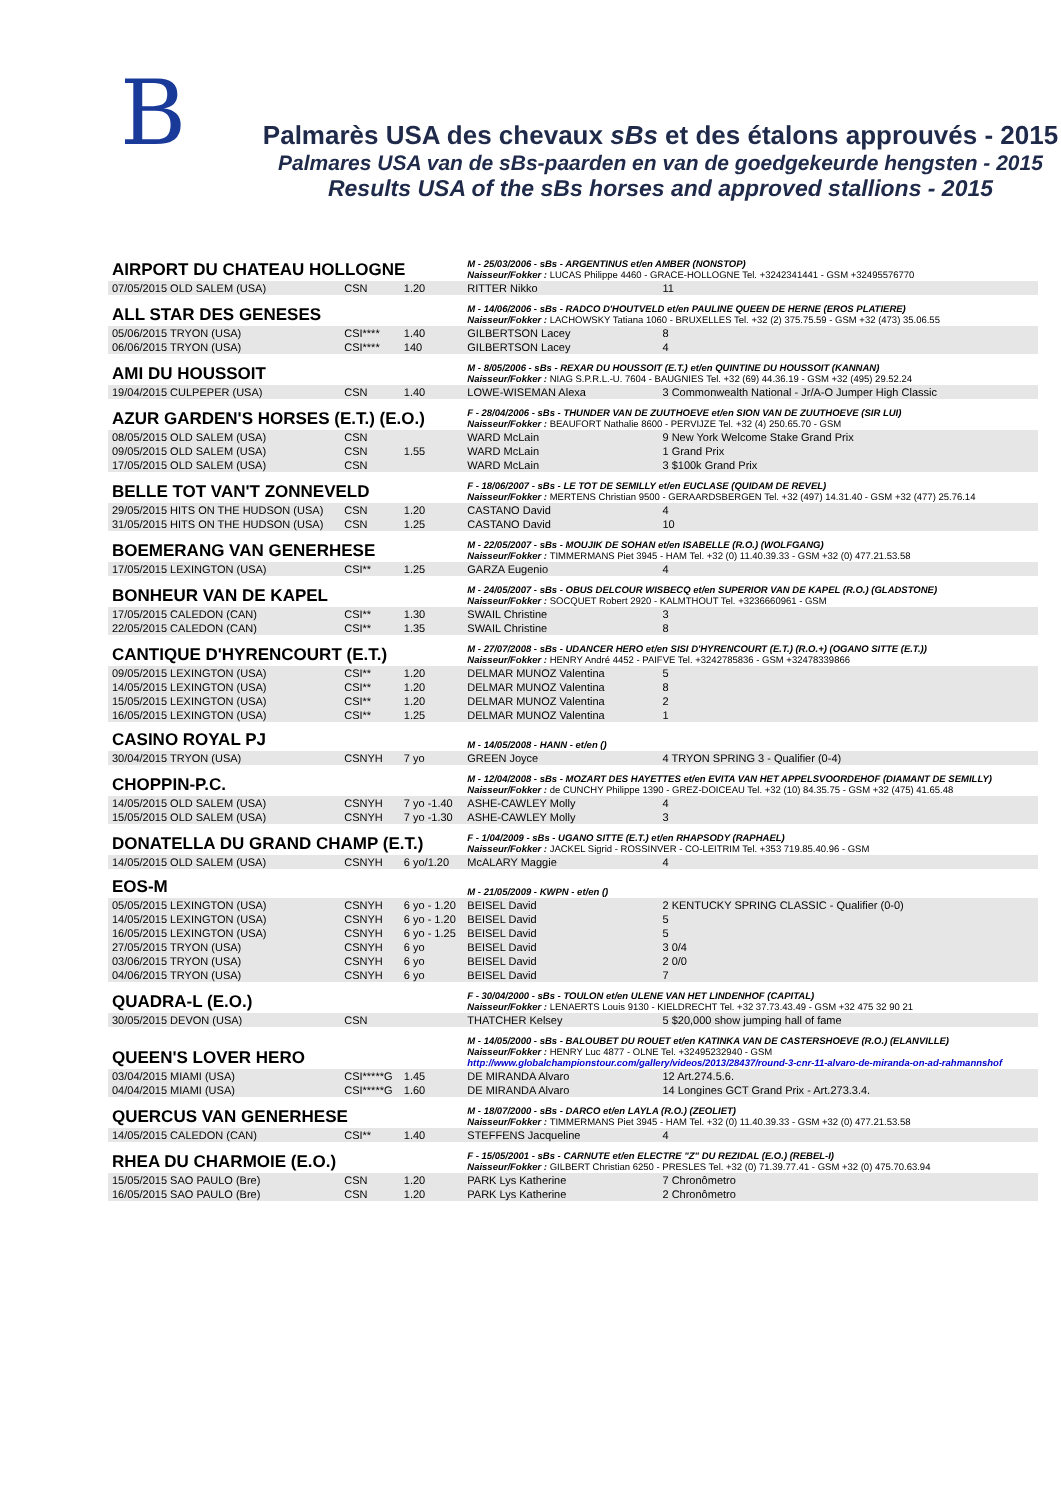B
Palmarès USA des chevaux sBs et des étalons approuvés - 2015
Palmares USA van de sBs-paarden en van de goedgekeurde hengsten - 2015
Results USA of the sBs horses and approved stallions - 2015
| AIRPORT DU CHATEAU HOLLOGNE | | | M - 25/03/2006 - sBs - ARGENTINUS et/en AMBER (NONSTOP) Naisseur/Fokker : LUCAS Philippe 4460 - GRACE-HOLLOGNE Tel. +3242341441 - GSM +32495576770 | |
| 07/05/2015 OLD SALEM (USA) | CSN | 1.20 | RITTER Nikko | 11 |
| ALL STAR DES GENESES | | | M - 14/06/2006 - sBs - RADCO D'HOUTVELD et/en PAULINE QUEEN DE HERNE (EROS PLATIERE) Naisseur/Fokker : LACHOWSKY Tatiana 1060 - BRUXELLES Tel. +32 (2) 375.75.59 - GSM +32 (473) 35.06.55 | |
| 05/06/2015 TRYON (USA) | CSI**** | 1.40 | GILBERTSON Lacey | 8 |
| 06/06/2015 TRYON (USA) | CSI**** | 140 | GILBERTSON Lacey | 4 |
| AMI DU HOUSSOIT | | | M - 8/05/2006 - sBs - REXAR DU HOUSSOIT (E.T.) et/en QUINTINE DU HOUSSOIT (KANNAN) Naisseur/Fokker : NIAG S.P.R.L.-U. 7604 - BAUGNIES Tel. +32 (69) 44.36.19 - GSM +32 (495) 29.52.24 | |
| 19/04/2015 CULPEPER (USA) | CSN | 1.40 | LOWE-WISEMAN Alexa | 3 Commonwealth National - Jr/A-O Jumper High Classic |
| AZUR GARDEN'S HORSES (E.T.) (E.O.) | | | F - 28/04/2006 - sBs - THUNDER VAN DE ZUUTHOEVE et/en SION VAN DE ZUUTHOEVE (SIR LUI) Naisseur/Fokker : BEAUFORT Nathalie 8600 - PERVIJZE Tel. +32 (4) 250.65.70 - GSM | |
| 08/05/2015 OLD SALEM (USA) | CSN | | WARD McLain | 9 New York Welcome Stake Grand Prix |
| 09/05/2015 OLD SALEM (USA) | CSN | 1.55 | WARD McLain | 1 Grand Prix |
| 17/05/2015 OLD SALEM (USA) | CSN | | WARD McLain | 3 $100k Grand Prix |
| BELLE TOT VAN'T ZONNEVELD | | | F - 18/06/2007 - sBs - LE TOT DE SEMILLY et/en EUCLASE (QUIDAM DE REVEL) Naisseur/Fokker : MERTENS Christian 9500 - GERAARDSBERGEN Tel. +32 (497) 14.31.40 - GSM +32 (477) 25.76.14 | |
| 29/05/2015 HITS ON THE HUDSON (USA) | CSN | 1.20 | CASTANO David | 4 |
| 31/05/2015 HITS ON THE HUDSON (USA) | CSN | 1.25 | CASTANO David | 10 |
| BOEMERANG VAN GENERHESE | | | M - 22/05/2007 - sBs - MOUJIK DE SOHAN et/en ISABELLE (R.O.) (WOLFGANG) Naisseur/Fokker : TIMMERMANS Piet 3945 - HAM Tel. +32 (0) 11.40.39.33 - GSM +32 (0) 477.21.53.58 | |
| 17/05/2015 LEXINGTON (USA) | CSI** | 1.25 | GARZA Eugenio | 4 |
| BONHEUR VAN DE KAPEL | | | M - 24/05/2007 - sBs - OBUS DELCOUR WISBECQ et/en SUPERIOR VAN DE KAPEL (R.O.) (GLADSTONE) Naisseur/Fokker : SOCQUET Robert 2920 - KALMTHOUT Tel. +3236660961 - GSM | |
| 17/05/2015 CALEDON (CAN) | CSI** | 1.30 | SWAIL Christine | 3 |
| 22/05/2015 CALEDON (CAN) | CSI** | 1.35 | SWAIL Christine | 8 |
| CANTIQUE D'HYRENCOURT (E.T.) | | | M - 27/07/2008 - sBs - UDANCER HERO et/en SISI D'HYRENCOURT (E.T.) (R.O.+) (OGANO SITTE (E.T.)) Naisseur/Fokker : HENRY André 4452 - PAIFVE Tel. +3242785836 - GSM +32478339866 | |
| 09/05/2015 LEXINGTON (USA) | CSI** | 1.20 | DELMAR MUNOZ Valentina | 5 |
| 14/05/2015 LEXINGTON (USA) | CSI** | 1.20 | DELMAR MUNOZ Valentina | 8 |
| 15/05/2015 LEXINGTON (USA) | CSI** | 1.20 | DELMAR MUNOZ Valentina | 2 |
| 16/05/2015 LEXINGTON (USA) | CSI** | 1.25 | DELMAR MUNOZ Valentina | 1 |
| CASINO ROYAL PJ | | | M - 14/05/2008 - HANN - et/en () | |
| 30/04/2015 TRYON (USA) | CSNYH | 7 yo | GREEN Joyce | 4 TRYON SPRING 3 - Qualifier (0-4) |
| CHOPPIN-P.C. | | | M - 12/04/2008 - sBs - MOZART DES HAYETTES et/en EVITA VAN HET APPELSVOORDEHOF (DIAMANT DE SEMILLY) Naisseur/Fokker : de CUNCHY Philippe 1390 - GREZ-DOICEAU Tel. +32 (10) 84.35.75 - GSM +32 (475) 41.65.48 | |
| 14/05/2015 OLD SALEM (USA) | CSNYH | 7 yo -1.40 | ASHE-CAWLEY Molly | 4 |
| 15/05/2015 OLD SALEM (USA) | CSNYH | 7 yo -1.30 | ASHE-CAWLEY Molly | 3 |
| DONATELLA DU GRAND CHAMP (E.T.) | | | F - 1/04/2009 - sBs - UGANO SITTE (E.T.) et/en RHAPSODY (RAPHAEL) Naisseur/Fokker : JACKEL Sigrid - ROSSINVER - CO-LEITRIM Tel. +353 719.85.40.96 - GSM | |
| 14/05/2015 OLD SALEM (USA) | CSNYH | 6 yo/1.20 | McALARY Maggie | 4 |
| EOS-M | | | M - 21/05/2009 - KWPN - et/en () | |
| 05/05/2015 LEXINGTON (USA) | CSNYH | 6 yo - 1.20 | BEISEL David | 2 KENTUCKY SPRING CLASSIC - Qualifier (0-0) |
| 14/05/2015 LEXINGTON (USA) | CSNYH | 6 yo - 1.20 | BEISEL David | 5 |
| 16/05/2015 LEXINGTON (USA) | CSNYH | 6 yo - 1.25 | BEISEL David | 5 |
| 27/05/2015 TRYON (USA) | CSNYH | 6 yo | BEISEL David | 3 0/4 |
| 03/06/2015 TRYON (USA) | CSNYH | 6 yo | BEISEL David | 2 0/0 |
| 04/06/2015 TRYON (USA) | CSNYH | 6 yo | BEISEL David | 7 |
| QUADRA-L (E.O.) | | | F - 30/04/2000 - sBs - TOULON et/en ULENE VAN HET LINDENHOF (CAPITAL) Naisseur/Fokker : LENAERTS Louis 9130 - KIELDRECHT Tel. +32 37.73.43.49 - GSM +32 475 32 90 21 | |
| 30/05/2015 DEVON (USA) | CSN | | THATCHER Kelsey | 5 $20,000 show jumping hall of fame |
| QUEEN'S LOVER HERO | | | M - 14/05/2000 - sBs - BALOUBET DU ROUET et/en KATINKA VAN DE CASTERSHOEVE (R.O.) (ELANVILLE) Naisseur/Fokker : HENRY Luc 4877 - OLNE Tel. +32495232940 - GSM http://www.globalchampionstour.com/gallery/videos/2013/28437/round-3-cnr-11-alvaro-de-miranda-on-ad-rahmannshof | |
| 03/04/2015 MIAMI (USA) | CSI*****G | 1.45 | DE MIRANDA Alvaro | 12 Art.274.5.6. |
| 04/04/2015 MIAMI (USA) | CSI*****G | 1.60 | DE MIRANDA Alvaro | 14 Longines GCT Grand Prix - Art.273.3.4. |
| QUERCUS VAN GENERHESE | | | M - 18/07/2000 - sBs - DARCO et/en LAYLA (R.O.) (ZEOLIET) Naisseur/Fokker : TIMMERMANS Piet 3945 - HAM Tel. +32 (0) 11.40.39.33 - GSM +32 (0) 477.21.53.58 | |
| 14/05/2015 CALEDON (CAN) | CSI** | 1.40 | STEFFENS Jacqueline | 4 |
| RHEA DU CHARMOIE (E.O.) | | | F - 15/05/2001 - sBs - CARNUTE et/en ELECTRE "Z" DU REZIDAL (E.O.) (REBEL-I) Naisseur/Fokker : GILBERT Christian 6250 - PRESLES Tel. +32 (0) 71.39.77.41 - GSM +32 (0) 475.70.63.94 | |
| 15/05/2015 SAO PAULO (Bre) | CSN | 1.20 | PARK Lys Katherine | 7 Chronômetro |
| 16/05/2015 SAO PAULO (Bre) | CSN | 1.20 | PARK Lys Katherine | 2 Chronômetro |